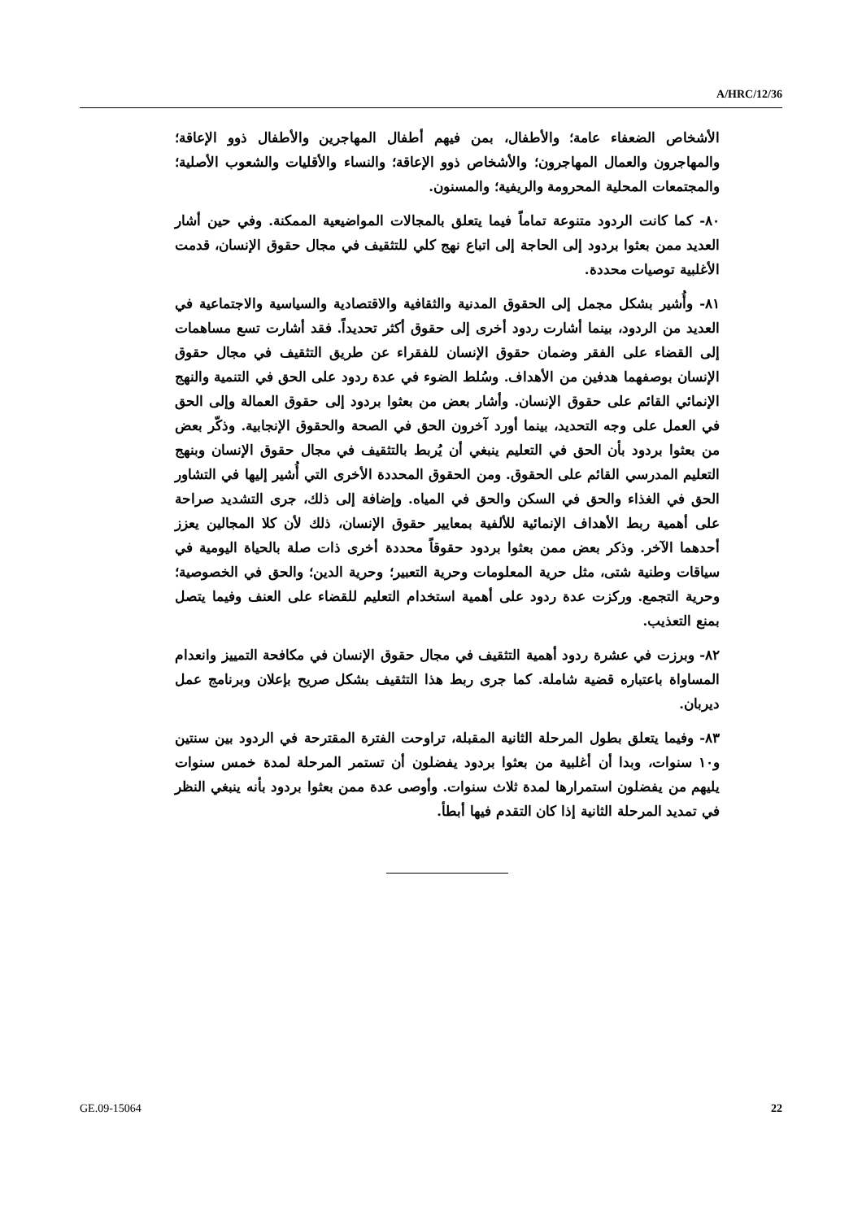A/HRC/12/36
الأشخاص الضعفاء عامة؛ والأطفال، بمن فيهم أطفال المهاجرين والأطفال ذوو الإعاقة؛ والمهاجرون والعمال المهاجرون؛ والأشخاص ذوو الإعاقة؛ والنساء والأقليات والشعوب الأصلية؛ والمجتمعات المحلية المحرومة والريفية؛ والمسنون.
٨٠- كما كانت الردود متنوعة تماماً فيما يتعلق بالمجالات المواضيعية الممكنة. وفي حين أشار العديد ممن بعثوا بردود إلى الحاجة إلى اتباع نهج كلي للتثقيف في مجال حقوق الإنسان، قدمت الأغلبية توصيات محددة.
٨١- وأُشير بشكل مجمل إلى الحقوق المدنية والثقافية والاقتصادية والسياسية والاجتماعية في العديد من الردود، بينما أشارت ردود أخرى إلى حقوق أكثر تحديداً. فقد أشارت تسع مساهمات إلى القضاء على الفقر وضمان حقوق الإنسان للفقراء عن طريق التثقيف في مجال حقوق الإنسان بوصفهما هدفين من الأهداف. وسُلط الضوء في عدة ردود على الحق في التنمية والنهج الإنمائي القائم على حقوق الإنسان. وأشار بعض من بعثوا بردود إلى حقوق العمالة وإلى الحق في العمل على وجه التحديد، بينما أورد آخرون الحق في الصحة والحقوق الإنجابية. وذكّر بعض من بعثوا بردود بأن الحق في التعليم ينبغي أن يُربط بالتثقيف في مجال حقوق الإنسان وبنهج التعليم المدرسي القائم على الحقوق. ومن الحقوق المحددة الأخرى التي أُشير إليها في التشاور الحق في الغذاء والحق في السكن والحق في المياه. وإضافة إلى ذلك، جرى التشديد صراحة على أهمية ربط الأهداف الإنمائية للألفية بمعايير حقوق الإنسان، ذلك لأن كلا المجالين يعزز أحدهما الآخر. وذكر بعض ممن بعثوا بردود حقوقاً محددة أخرى ذات صلة بالحياة اليومية في سياقات وطنية شتى، مثل حرية المعلومات وحرية التعبير؛ وحرية الدين؛ والحق في الخصوصية؛ وحرية التجمع. وركزت عدة ردود على أهمية استخدام التعليم للقضاء على العنف وفيما يتصل بمنع التعذيب.
٨٢- وبرزت في عشرة ردود أهمية التثقيف في مجال حقوق الإنسان في مكافحة التمييز وانعدام المساواة باعتباره قضية شاملة. كما جرى ربط هذا التثقيف بشكل صريح بإعلان وبرنامج عمل ديربان.
٨٣- وفيما يتعلق بطول المرحلة الثانية المقبلة، تراوحت الفترة المقترحة في الردود بين سنتين و١٠ سنوات، وبدا أن أغلبية من بعثوا بردود يفضلون أن تستمر المرحلة لمدة خمس سنوات يليهم من يفضلون استمرارها لمدة ثلاث سنوات. وأوصى عدة ممن بعثوا بردود بأنه ينبغي النظر في تمديد المرحلة الثانية إذا كان التقدم فيها أبطأ.
GE.09-15064 22